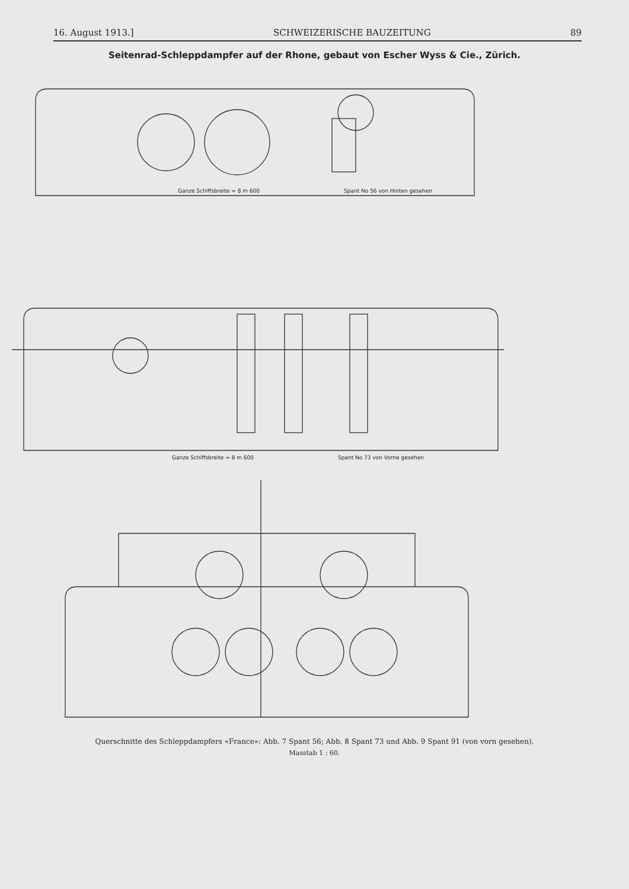16. August 1913.] SCHWEIZERISCHE BAUZEITUNG 89
Seitenrad-Schleppdampfer auf der Rhone, gebaut von Escher Wyss & Cie., Zürich.
Ganze Schiffsbreite = 8 m 600
Spant No 56 von Hinten gesehen
Ganze Schiffsbreite = 8 m 600
Spant No 73 von Vorne gesehen
Querschnitte des Schleppdampfers «France»: Abb. 7 Spant 56; Abb. 8 Spant 73 und Abb. 9 Spant 91 (von vorn gesehen).
Masstab 1 : 60.